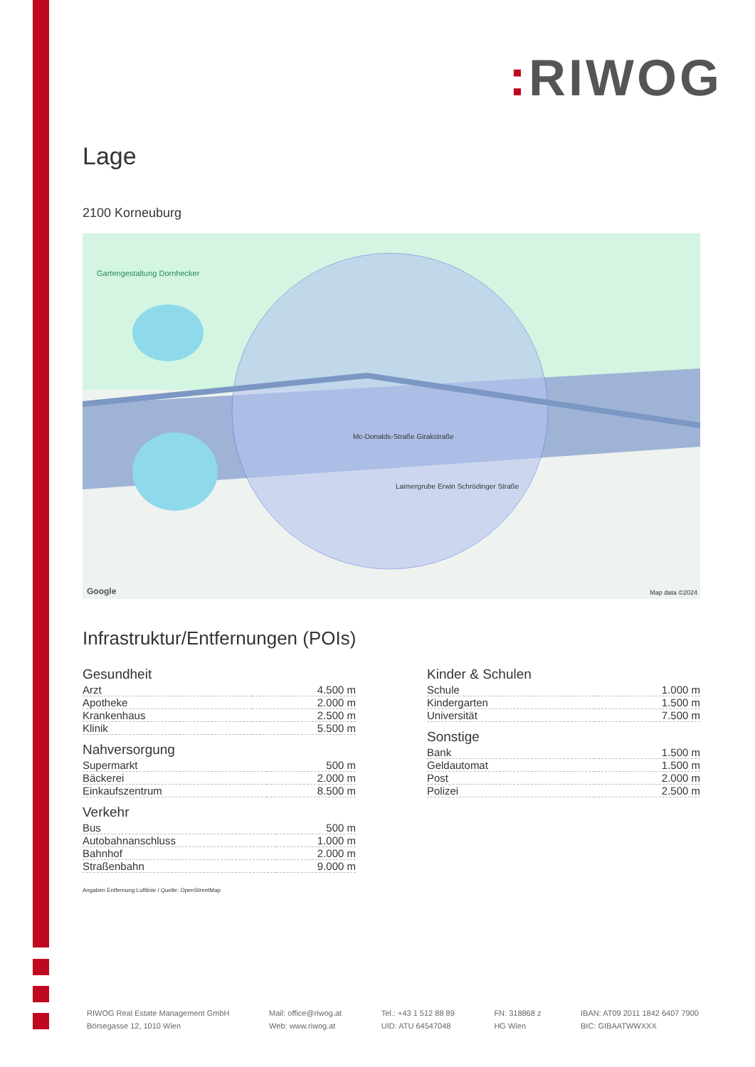: RIWOG
Lage
2100 Korneuburg
Gartengestaltung Dornhecker
Mc-Donalds-Straße Girakstraße
Laimergrube Erwin Schrödinger Straße
Google Map data ©2024
Infrastruktur/Entfernungen (POIs)
Gesundheit
| Arzt | 4.500 m |
| Apotheke | 2.000 m |
| Krankenhaus | 2.500 m |
| Klinik | 5.500 m |
Nahversorgung
| Supermarkt | 500 m |
| Bäckerei | 2.000 m |
| Einkaufszentrum | 8.500 m |
Verkehr
| Bus | 500 m |
| Autobahnanschluss | 1.000 m |
| Bahnhof | 2.000 m |
| Straßenbahn | 9.000 m |
Kinder & Schulen
| Schule | 1.000 m |
| Kindergarten | 1.500 m |
| Universität | 7.500 m |
Sonstige
| Bank | 1.500 m |
| Geldautomat | 1.500 m |
| Post | 2.000 m |
| Polizei | 2.500 m |
Angaben Entfernung Luftlinie / Quelle: OpenStreetMap
RIWOG Real Estate Management GmbH
Börsegasse 12, 1010 Wien
Mail: office@riwog.at
Web: www.riwog.at
Tel.: +43 1 512 88 89
UID: ATU 64547048
FN: 318868 z
HG Wien
IBAN: AT09 2011 1842 6407 7900
BIC: GIBAATWWXXX